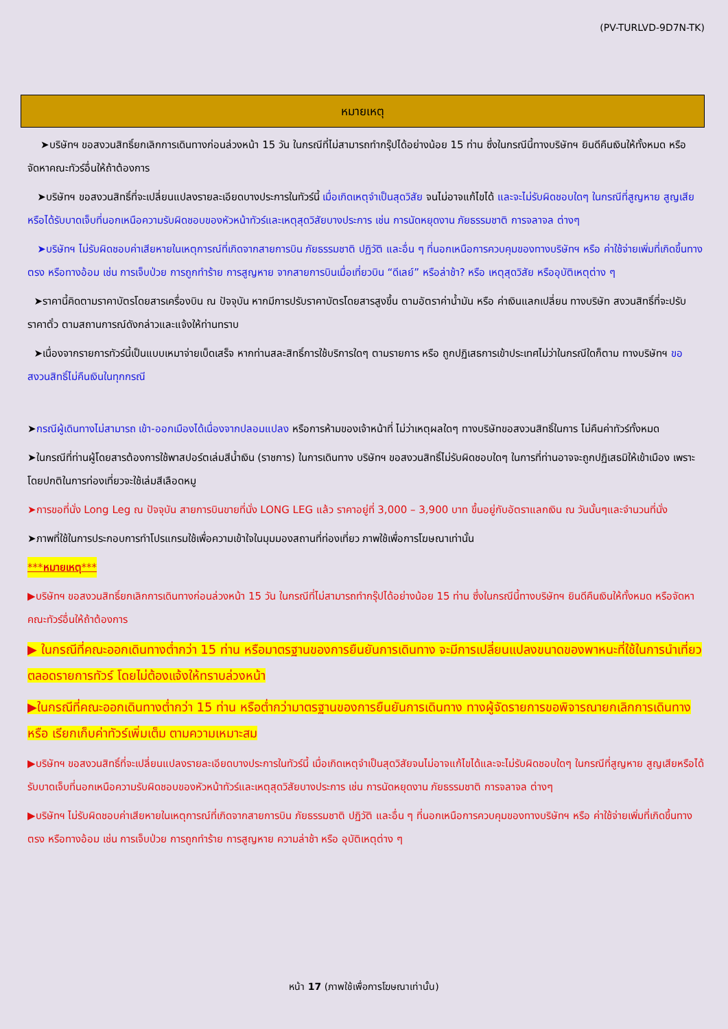(PV-TURLVD-9D7N-TK)
หมายเหตุ
➤บริษัทฯ ขอสงวนสิทธิ์ยกเลิกการเดินทางก่อนล่วงหน้า 15 วัน ในกรณีที่ไม่สามารถทำกรุ๊ปได้อย่างน้อย 15 ท่าน ซึ่งในกรณีนี้ทางบริษัทฯ ยินดีคืนเงินให้ทั้งหมด หรือจัดหาคณะทัวร์อื่นให้ถ้าต้องการ
➤บริษัทฯ ขอสงวนสิทธิ์ที่จะเปลี่ยนแปลงรายละเอียดบางประการในทัวร์นี้ เมื่อเกิดเหตุจำเป็นสุดวิสัย จนไม่อาจแก้ไขได้ และจะไม่รับผิดชอบใดๆ ในกรณีที่สูญหาย สูญเสียหรือได้รับบาดเจ็บที่นอกเหนือความรับผิดชอบของหัวหน้าทัวร์และเหตุสุดวิสัยบางประการ เช่น การนัดหยุดงาน ภัยธรรมชาติ การจลาจล ต่างๆ
➤บริษัทฯ ไม่รับผิดชอบค่าเสียหายในเหตุการณ์ที่เกิดจากสายการบิน ภัยธรรมชาติ ปฏิวัติ และอื่น ๆ ที่นอกเหนือการควบคุมของทางบริษัทฯ หรือ ค่าใช้จ่ายเพิ่มที่เกิดขึ้นทางตรง หรือทางอ้อม เช่น การเจ็บป่วย การถูกทำร้าย การสูญหาย จากสายการบินเมื่อเที่ยวบิน “ดีเลย์” หรือล่าช้า? หรือ เหตุสุดวิสัย หรืออุบัติเหตุต่าง ๆ
➤ราคานี้คิดตามราคาบัตรโดยสารเครื่องบิน ณ ปัจจุบัน หากมีการปรับราคาบัตรโดยสารสูงขึ้น ตามอัตราค่าน้ำมัน หรือ ค่าเงินแลกเปลี่ยน ทางบริษัท สงวนสิทธิ์ที่จะปรับราคาตั๋ว ตามสถานการณ์ดังกล่าวและแจ้งให้ท่านทราบ
➤เนื่องจากรายการทัวร์นี้เป็นแบบเหมาจ่ายเบ็ดเสร็จ หากท่านสละสิทธิ์การใช้บริการใดๆ ตามรายการ หรือ ถูกปฏิเสธการเข้าประเทศไม่ว่าในกรณีใดก็ตาม ทางบริษัทฯ ขอสงวนสิทธิ์ไม่คืนเงินในทุกกรณี
➤กรณีผู้เดินทางไม่สามารถ เข้า-ออกเมืองได้เนื่องจากปลอมแปลง หรือการห้ามของเจ้าหน้าที่ ไม่ว่าเหตุผลใดๆ ทางบริษัทขอสงวนสิทธิ์ในการ ไม่คืนค่าทัวร์ทั้งหมด
➤ในกรณีที่ท่านผู้โดยสารต้องการใช้พาสปอร์ตเล่มสีน้ำเงิน (ราชการ) ในการเดินทาง บริษัทฯ ขอสงวนสิทธิ์ไม่รับผิดชอบใดๆ ในการที่ท่านอาจจะถูกปฏิเสธมิให้เข้าเมือง เพราะโดยปกติในการท่องเที่ยวจะใช้เล่มสีเลือดหมู
➤การขอที่นั่ง Long Leg ณ ปัจจุบัน สายการบินขายที่นั่ง LONG LEG แล้ว ราคาอยู่ที่ 3,000 – 3,900 บาท ขึ้นอยู่กับอัตราแลกเงิน ณ วันนั้นๆและจำนวนที่นั่ง
➤ภาพที่ใช้ในการประกอบการทำโปรแกรมใช้เพื่อความเข้าใจในมุมมองสถานที่ท่องเที่ยว ภาพใช้เพื่อการโฆษณาเท่านั้น
***หมายเหตุ***
▶บริษัทฯ ขอสงวนสิทธิ์ยกเลิกการเดินทางก่อนล่วงหน้า 15 วัน ในกรณีที่ไม่สามารถทำกรุ๊ปได้อย่างน้อย 15 ท่าน ซึ่งในกรณีนี้ทางบริษัทฯ ยินดีคืนเงินให้ทั้งหมด หรือจัดหาคณะทัวร์อื่นให้ถ้าต้องการ
▶ ในกรณีที่คณะออกเดินทางต่ำกว่า 15 ท่าน หรือมาตรฐานของการยืนยันการเดินทาง จะมีการเปลี่ยนแปลงขนาดของพาหนะที่ใช้ในการนำเที่ยว ตลอดรายการทัวร์ โดยไม่ต้องแจ้งให้ทราบล่วงหน้า
▶ในกรณีที่คณะออกเดินทางต่ำกว่า 15 ท่าน หรือต่ำกว่ามาตรฐานของการยืนยันการเดินทาง ทางผู้จัดรายการขอพิจารณายกเลิกการเดินทาง หรือ เรียกเก็บค่าทัวร์เพิ่มเต็ม ตามความเหมาะสม
▶บริษัทฯ ขอสงวนสิทธิ์ที่จะเปลี่ยนแปลงรายละเอียดบางประการในทัวร์นี้ เมื่อเกิดเหตุจำเป็นสุดวิสัยจนไม่อาจแก้ไขได้และจะไม่รับผิดชอบใดๆ ในกรณีที่สูญหาย สูญเสียหรือได้รับบาดเจ็บที่นอกเหนือความรับผิดชอบของหัวหน้าทัวร์และเหตุสุดวิสัยบางประการ เช่น การนัดหยุดงาน ภัยธรรมชาติ การจลาจล ต่างๆ
▶บริษัทฯ ไม่รับผิดชอบค่าเสียหายในเหตุการณ์ที่เกิดจากสายการบิน ภัยธรรมชาติ ปฏิวัติ และอื่น ๆ ที่นอกเหนือการควบคุมของทางบริษัทฯ หรือ ค่าใช้จ่ายเพิ่มที่เกิดขึ้นทางตรง หรือทางอ้อม เช่น การเจ็บป่วย การถูกทำร้าย การสูญหาย ความล่าช้า หรือ อุบัติเหตุต่าง ๆ
หน้า 17 (ภาพใช้เพื่อการโฆษณาเท่านั้น)